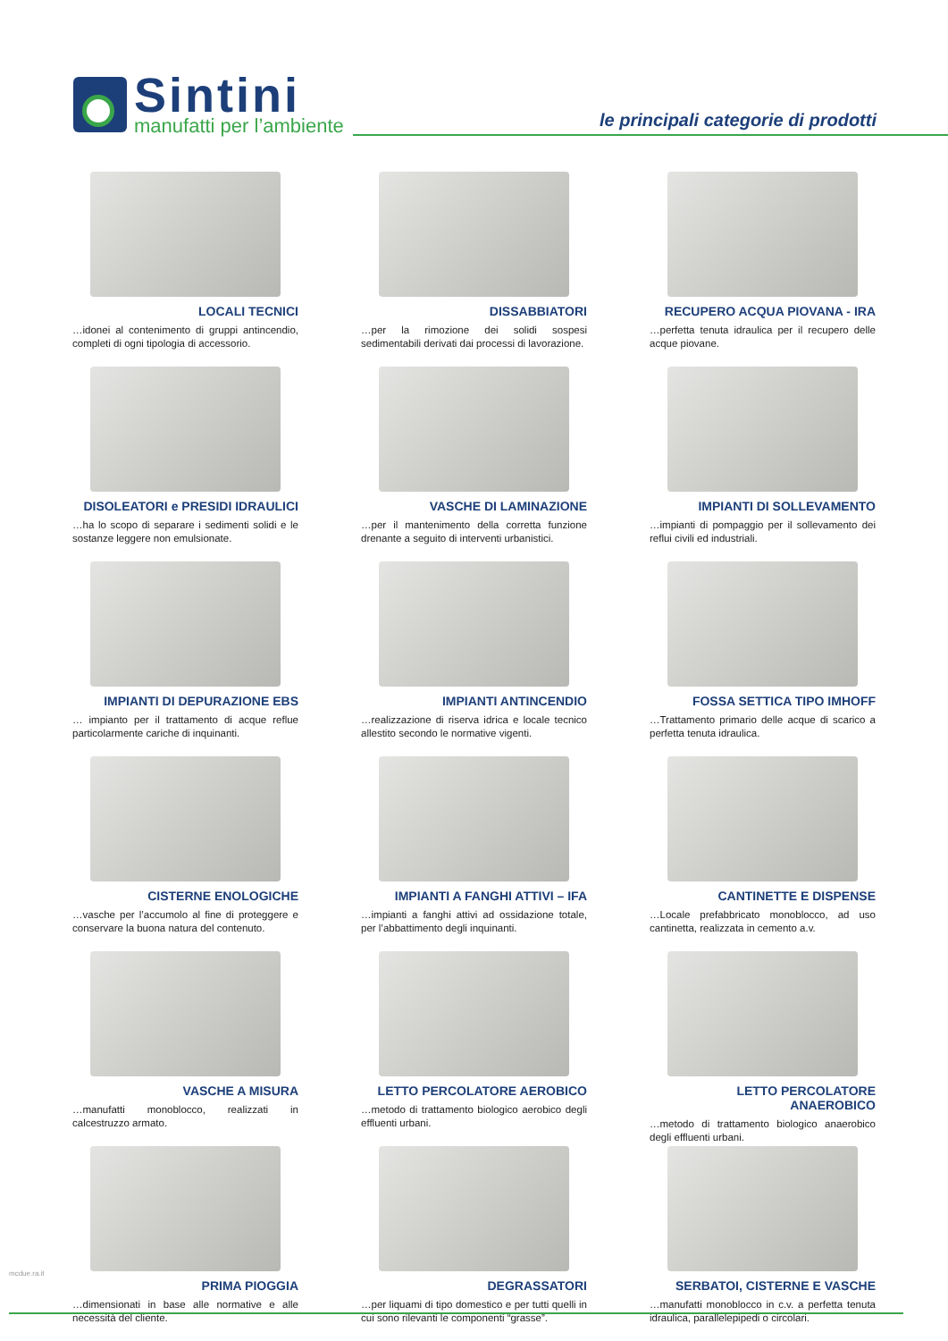Sintini
manufatti per l’ambiente
le principali categorie di prodotti
LOCALI TECNICI
…idonei al contenimento di gruppi antincendio, completi di ogni tipologia di accessorio.
DISSABBIATORI
…per la rimozione dei solidi sospesi sedimentabili derivati dai processi di lavorazione.
RECUPERO ACQUA PIOVANA - IRA
…perfetta tenuta idraulica per il recupero delle acque piovane.
DISOLEATORI e PRESIDI IDRAULICI
…ha lo scopo di separare i sedimenti solidi e le sostanze leggere non emulsionate.
VASCHE DI LAMINAZIONE
…per il mantenimento della corretta funzione drenante a seguito di interventi urbanistici.
IMPIANTI DI SOLLEVAMENTO
…impianti di pompaggio per il sollevamento dei reflui civili ed industriali.
IMPIANTI DI DEPURAZIONE EBS
… impianto per il trattamento di acque reflue particolarmente cariche di inquinanti.
IMPIANTI ANTINCENDIO
…realizzazione di riserva idrica e locale tecnico allestito secondo le normative vigenti.
FOSSA SETTICA TIPO IMHOFF
…Trattamento primario delle acque di scarico a perfetta tenuta idraulica.
CISTERNE ENOLOGICHE
…vasche per l’accumolo al fine di proteggere e conservare la buona natura del contenuto.
IMPIANTI A FANGHI ATTIVI – IFA
…impianti a fanghi attivi ad ossidazione totale, per l’abbattimento degli inquinanti.
CANTINETTE E DISPENSE
…Locale prefabbricato monoblocco, ad uso cantinetta, realizzata in cemento a.v.
VASCHE A MISURA
…manufatti monoblocco, realizzati in calcestruzzo armato.
LETTO PERCOLATORE AEROBICO
…metodo di trattamento biologico aerobico degli effluenti urbani.
LETTO PERCOLATORE ANAEROBICO
…metodo di trattamento biologico anaerobico degli effluenti urbani.
PRIMA PIOGGIA
…dimensionati in base alle normative e alle necessità del cliente.
DEGRASSATORI
…per liquami di tipo domestico e per tutti quelli in cui sono rilevanti le componenti “grasse”.
SERBATOI, CISTERNE E VASCHE
…manufatti monoblocco in c.v. a perfetta tenuta idraulica, parallelepipedi o circolari.
mcdue.ra.it